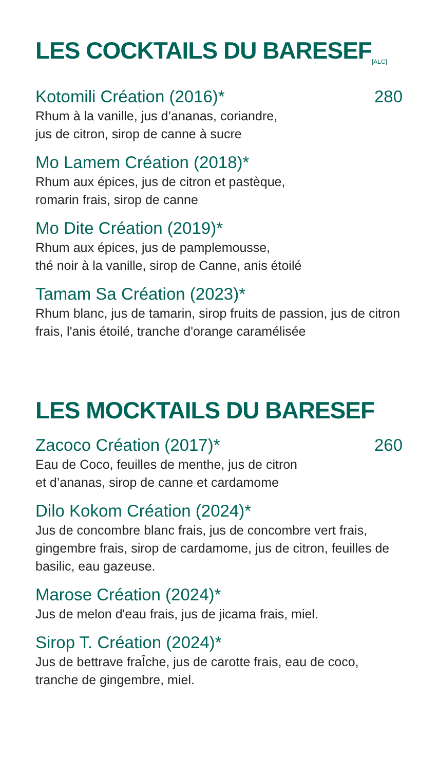LES COCKTAILS DU BARESEF<sub>[ALC]</sub>
Kotomili Création (2016)* 280
Rhum à la vanille, jus d’ananas, coriandre,
jus de citron, sirop de canne à sucre
Mo Lamem Création (2018)*
Rhum aux épices, jus de citron et pastèque,
romarin frais, sirop de canne
Mo Dite Création (2019)*
Rhum aux épices, jus de pamplemousse,
thé noir à la vanille, sirop de Canne, anis étoilé
Tamam Sa Création (2023)*
Rhum blanc, jus de tamarin, sirop fruits de passion, jus de citron frais, l'anis étoilé, tranche d'orange caramélisée
LES MOCKTAILS DU BARESEF
Zacoco Création (2017)* 260
Eau de Coco, feuilles de menthe, jus de citron
et d’ananas, sirop de canne et cardamome
Dilo Kokom Création (2024)*
Jus de concombre blanc frais, jus de concombre vert frais, gingembre frais, sirop de cardamome, jus de citron, feuilles de basilic, eau gazeuse.
Marose Création (2024)*
Jus de melon d'eau frais, jus de jicama frais, miel.
Sirop T. Création (2024)*
Jus de bettrave fraÎche, jus de carotte frais, eau de coco, tranche de gingembre, miel.